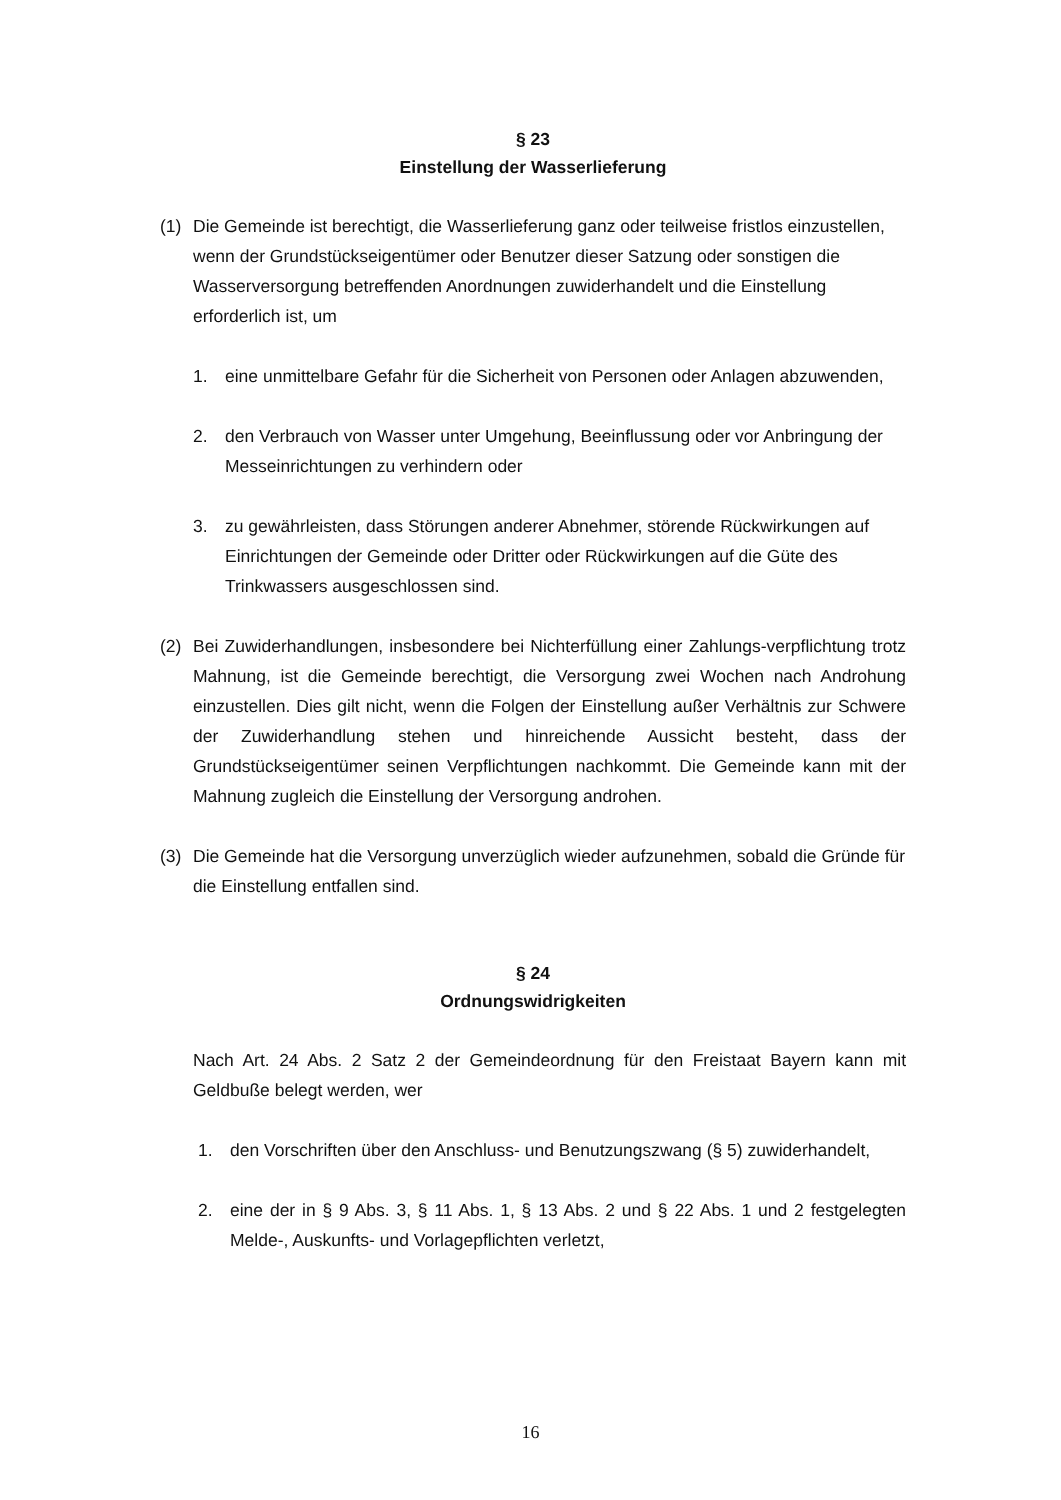§ 23
Einstellung der Wasserlieferung
(1) Die Gemeinde ist berechtigt, die Wasserlieferung ganz oder teilweise fristlos einzustellen, wenn der Grundstückseigentümer oder Benutzer dieser Satzung oder sonstigen die Wasserversorgung betreffenden Anordnungen zuwiderhandelt und die Einstellung erforderlich ist, um
1. eine unmittelbare Gefahr für die Sicherheit von Personen oder Anlagen abzuwenden,
2. den Verbrauch von Wasser unter Umgehung, Beeinflussung oder vor Anbringung der Messeinrichtungen zu verhindern oder
3. zu gewährleisten, dass Störungen anderer Abnehmer, störende Rückwirkungen auf Einrichtungen der Gemeinde oder Dritter oder Rückwirkungen auf die Güte des Trinkwassers ausgeschlossen sind.
(2) Bei Zuwiderhandlungen, insbesondere bei Nichterfüllung einer Zahlungs-verpflichtung trotz Mahnung, ist die Gemeinde berechtigt, die Versorgung zwei Wochen nach Androhung einzustellen. Dies gilt nicht, wenn die Folgen der Einstellung außer Verhältnis zur Schwere der Zuwiderhandlung stehen und hinreichende Aussicht besteht, dass der Grundstückseigentümer seinen Verpflichtungen nachkommt. Die Gemeinde kann mit der Mahnung zugleich die Einstellung der Versorgung androhen.
(3) Die Gemeinde hat die Versorgung unverzüglich wieder aufzunehmen, sobald die Gründe für die Einstellung entfallen sind.
§ 24
Ordnungswidrigkeiten
Nach Art. 24 Abs. 2 Satz 2 der Gemeindeordnung für den Freistaat Bayern kann mit Geldbuße belegt werden, wer
1. den Vorschriften über den Anschluss- und Benutzungszwang (§ 5) zuwiderhandelt,
2. eine der in § 9 Abs. 3, § 11 Abs. 1, § 13 Abs. 2 und § 22 Abs. 1 und 2 festgelegten Melde-, Auskunfts- und Vorlagepflichten verletzt,
16